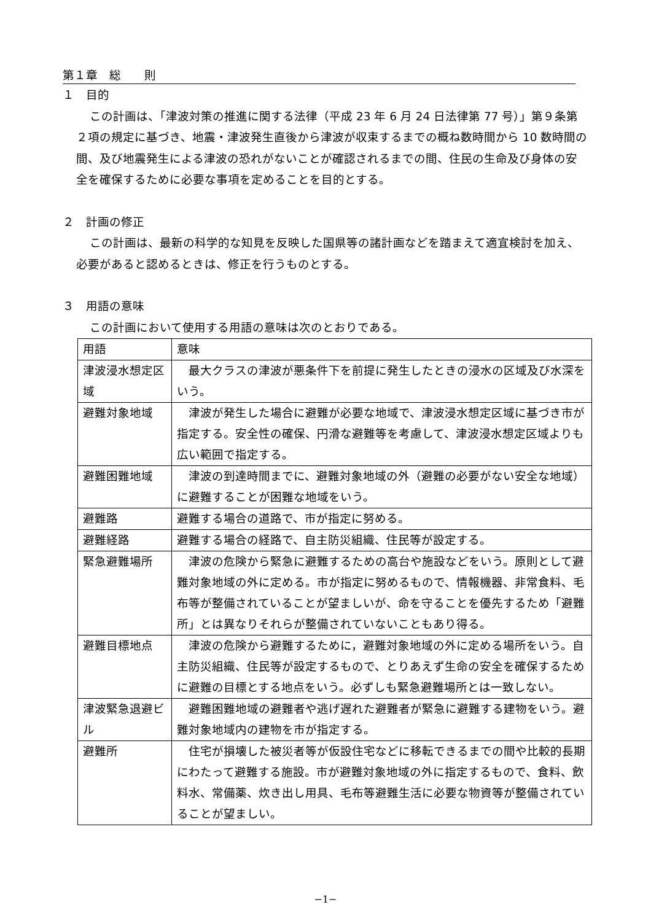第１章　総　　則
１　目的
この計画は、「津波対策の推進に関する法律（平成 23 年 6 月 24 日法律第 77 号）」第９条第２項の規定に基づき、地震・津波発生直後から津波が収束するまでの概ね数時間から 10 数時間の間、及び地震発生による津波の恐れがないことが確認されるまでの間、住民の生命及び身体の安全を確保するために必要な事項を定めることを目的とする。
２　計画の修正
この計画は、最新の科学的な知見を反映した国県等の諸計画などを踏まえて適宜検討を加え、必要があると認めるときは、修正を行うものとする。
３　用語の意味
この計画において使用する用語の意味は次のとおりである。
| 用語 | 意味 |
| 津波浸水想定区域 | 最大クラスの津波が悪条件下を前提に発生したときの浸水の区域及び水深をいう。 |
| 避難対象地域 | 津波が発生した場合に避難が必要な地域で、津波浸水想定区域に基づき市が指定する。安全性の確保、円滑な避難等を考慮して、津波浸水想定区域よりも広い範囲で指定する。 |
| 避難困難地域 | 津波の到達時間までに、避難対象地域の外（避難の必要がない安全な地域）に避難することが困難な地域をいう。 |
| 避難路 | 避難する場合の道路で、市が指定に努める。 |
| 避難経路 | 避難する場合の経路で、自主防災組織、住民等が設定する。 |
| 緊急避難場所 | 津波の危険から緊急に避難するための高台や施設などをいう。原則として避難対象地域の外に定める。市が指定に努めるもので、情報機器、非常食料、毛布等が整備されていることが望ましいが、命を守ることを優先するため「避難所」とは異なりそれらが整備されていないこともあり得る。 |
| 避難目標地点 | 津波の危険から避難するために，避難対象地域の外に定める場所をいう。自主防災組織、住民等が設定するもので、とりあえず生命の安全を確保するために避難の目標とする地点をいう。必ずしも緊急避難場所とは一致しない。 |
| 津波緊急退避ビル | 避難困難地域の避難者や逃げ遅れた避難者が緊急に避難する建物をいう。避難対象地域内の建物を市が指定する。 |
| 避難所 | 住宅が損壊した被災者等が仮設住宅などに移転できるまでの間や比較的長期にわたって避難する施設。市が避難対象地域の外に指定するもので、食料、飲料水、常備薬、炊き出し用具、毛布等避難生活に必要な物資等が整備されていることが望ましい。 |
−1−